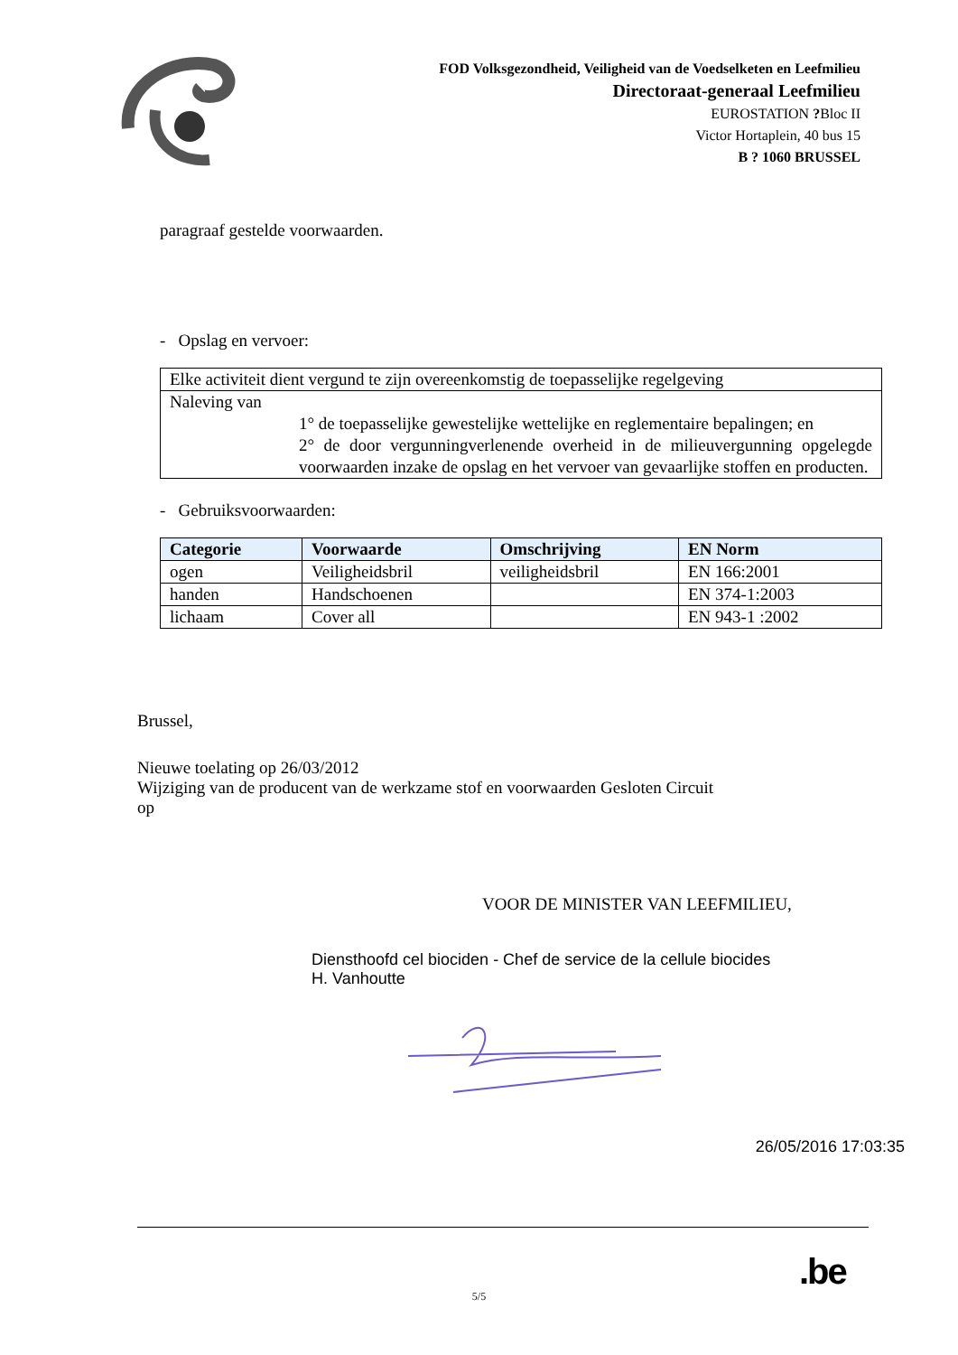FOD Volksgezondheid, Veiligheid van de Voedselketen en Leefmilieu
Directoraat-generaal Leefmilieu
EUROSTATION ?Bloc II
Victor Hortaplein, 40 bus 15
B ? 1060 BRUSSEL
paragraaf gestelde voorwaarden.
- Opslag en vervoer:
| Elke activiteit dient vergund te zijn overeenkomstig de toepasselijke regelgeving |
| Naleving van 1° de toepasselijke gewestelijke wettelijke en reglementaire bepalingen; en 2° de door vergunningverlenende overheid in de milieuvergunning opgelegde voorwaarden inzake de opslag en het vervoer van gevaarlijke stoffen en producten. |
- Gebruiksvoorwaarden:
| Categorie | Voorwaarde | Omschrijving | EN Norm |
| --- | --- | --- | --- |
| ogen | Veiligheidsbril | veiligheidsbril | EN 166:2001 |
| handen | Handschoenen | | EN 374-1:2003 |
| lichaam | Cover all | | EN 943-1 :2002 |
Brussel,
Nieuwe toelating op 26/03/2012
Wijziging van de producent van de werkzame stof en voorwaarden Gesloten Circuit
op
VOOR DE MINISTER VAN LEEFMILIEU,
Diensthoofd cel biociden - Chef de service de la cellule biocides
H. Vanhoutte
26/05/2016 17:03:35
5/5
.be